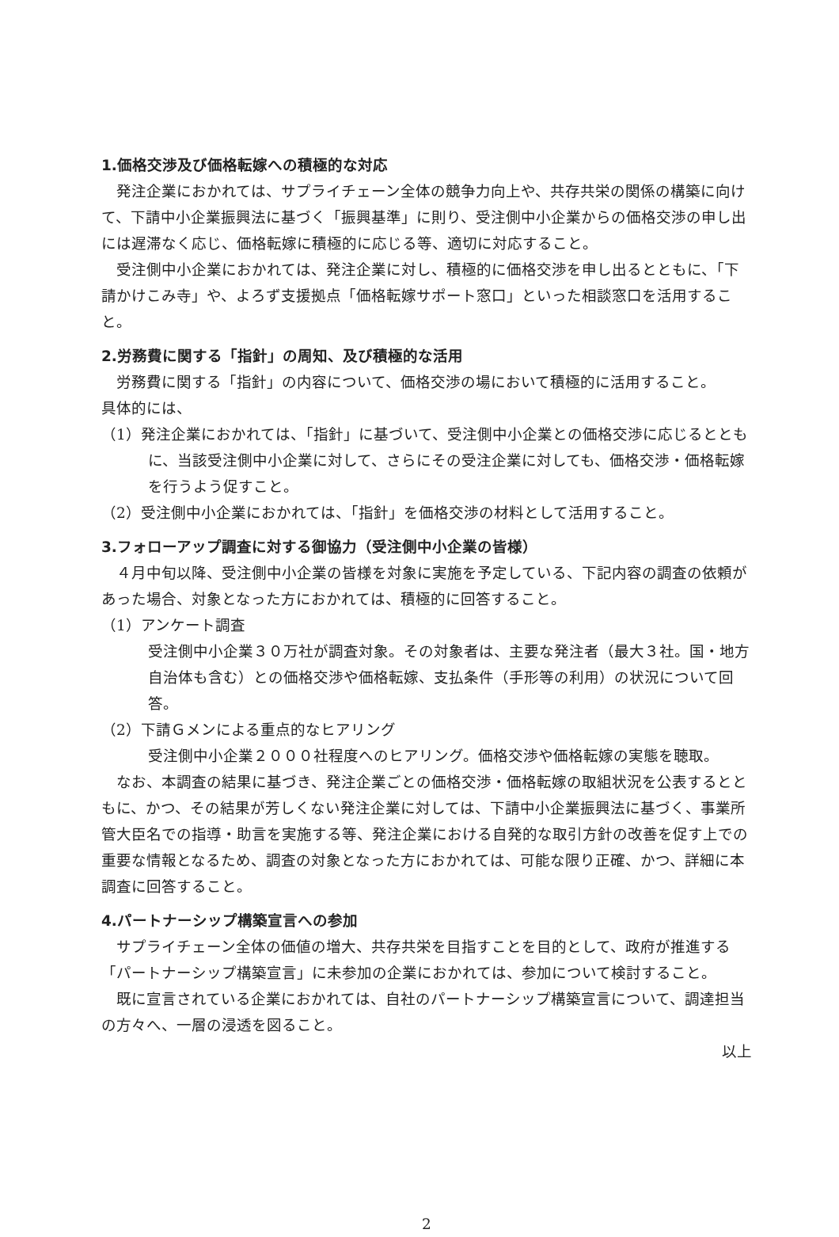1.価格交渉及び価格転嫁への積極的な対応
発注企業におかれては、サプライチェーン全体の競争力向上や、共存共栄の関係の構築に向けて、下請中小企業振興法に基づく「振興基準」に則り、受注側中小企業からの価格交渉の申し出には遅滞なく応じ、価格転嫁に積極的に応じる等、適切に対応すること。
受注側中小企業におかれては、発注企業に対し、積極的に価格交渉を申し出るとともに、「下請かけこみ寺」や、よろず支援拠点「価格転嫁サポート窓口」といった相談窓口を活用すること。
2.労務費に関する「指針」の周知、及び積極的な活用
労務費に関する「指針」の内容について、価格交渉の場において積極的に活用すること。
具体的には、
（1）発注企業におかれては、「指針」に基づいて、受注側中小企業との価格交渉に応じるとともに、当該受注側中小企業に対して、さらにその受注企業に対しても、価格交渉・価格転嫁を行うよう促すこと。
（2）受注側中小企業におかれては、「指針」を価格交渉の材料として活用すること。
3.フォローアップ調査に対する御協力（受注側中小企業の皆様）
４月中旬以降、受注側中小企業の皆様を対象に実施を予定している、下記内容の調査の依頼があった場合、対象となった方におかれては、積極的に回答すること。
（1）アンケート調査
受注側中小企業３０万社が調査対象。その対象者は、主要な発注者（最大３社。国・地方自治体も含む）との価格交渉や価格転嫁、支払条件（手形等の利用）の状況について回答。
（2）下請Ｇメンによる重点的なヒアリング
受注側中小企業２０００社程度へのヒアリング。価格交渉や価格転嫁の実態を聴取。
なお、本調査の結果に基づき、発注企業ごとの価格交渉・価格転嫁の取組状況を公表するとともに、かつ、その結果が芳しくない発注企業に対しては、下請中小企業振興法に基づく、事業所管大臣名での指導・助言を実施する等、発注企業における自発的な取引方針の改善を促す上での重要な情報となるため、調査の対象となった方におかれては、可能な限り正確、かつ、詳細に本調査に回答すること。
4.パートナーシップ構築宣言への参加
サプライチェーン全体の価値の増大、共存共栄を目指すことを目的として、政府が推進する「パートナーシップ構築宣言」に未参加の企業におかれては、参加について検討すること。
既に宣言されている企業におかれては、自社のパートナーシップ構築宣言について、調達担当の方々へ、一層の浸透を図ること。
以上
2